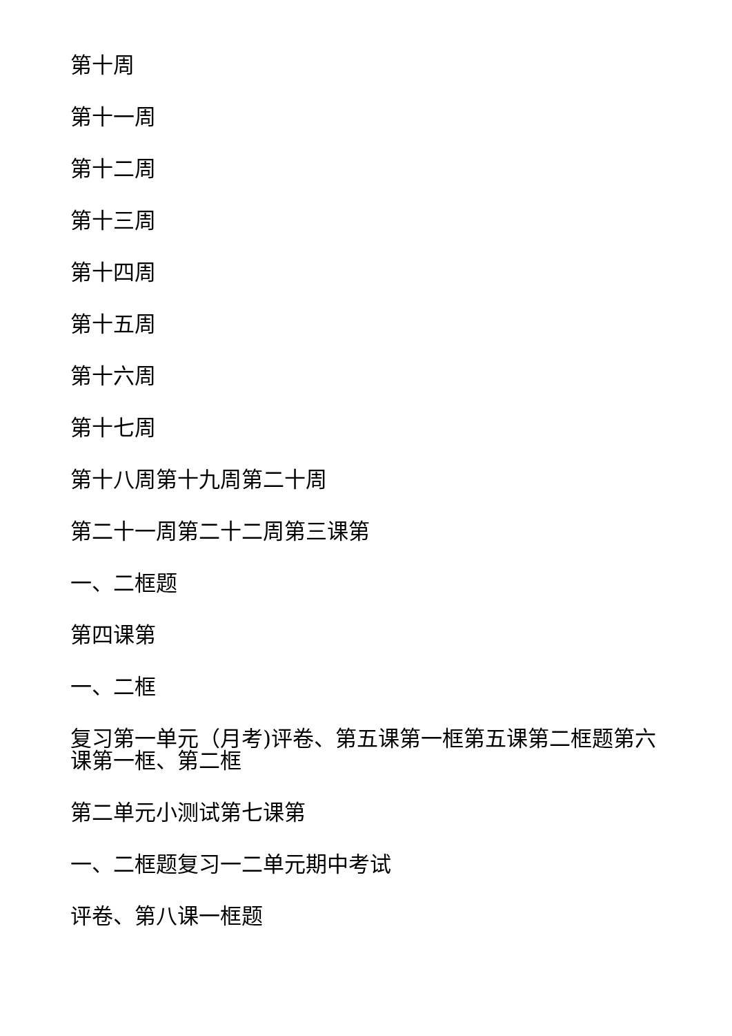第十周
第十一周
第十二周
第十三周
第十四周
第十五周
第十六周
第十七周
第十八周第十九周第二十周
第二十一周第二十二周第三课第
一、二框题
第四课第
一、二框
复习第一单元（月考)评卷、第五课第一框第五课第二框题第六课第一框、第二框
第二单元小测试第七课第
一、二框题复习一二单元期中考试
评卷、第八课一框题